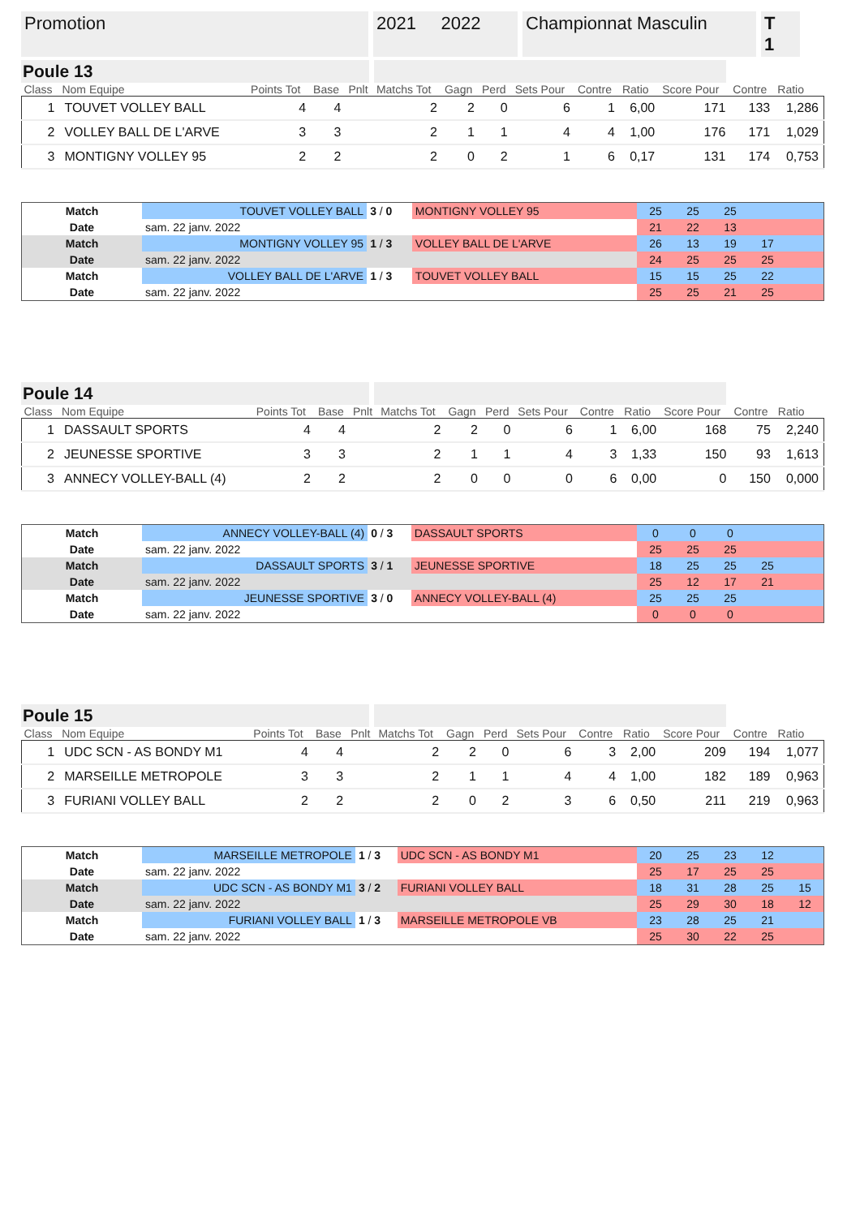Promotion 2021 2022
Championnat Masculin T 1
Poule 13
| Class | Nom Equipe | Points Tot | Base | Pnlt | Matchs Tot | Gagn | Perd | Sets Pour | Contre | Ratio | Score Pour | Contre | Ratio |
| --- | --- | --- | --- | --- | --- | --- | --- | --- | --- | --- | --- | --- | --- |
| 1 | TOUVET VOLLEY BALL | 4 | 4 | | 2 | 2 | 0 | 6 | 1 | 6,00 | 171 | 133 | 1,286 |
| 2 | VOLLEY BALL DE L'ARVE | 3 | 3 | | 2 | 1 | 1 | 4 | 4 | 1,00 | 176 | 171 | 1,029 |
| 3 | MONTIGNY VOLLEY 95 | 2 | 2 | | 2 | 0 | 2 | 1 | 6 | 0,17 | 131 | 174 | 0,753 |
| Match | TOUVET VOLLEY BALL | 3 / 0 | MONTIGNY VOLLEY 95 | 25 | 25 | 25 | | |
| Date | sam. 22 janv. 2022 | | | 21 | 22 | 13 | | |
| Match | MONTIGNY VOLLEY 95 | 1 / 3 | VOLLEY BALL DE L'ARVE | 26 | 13 | 19 | 17 | |
| Date | sam. 22 janv. 2022 | | | 24 | 25 | 25 | 25 | |
| Match | VOLLEY BALL DE L'ARVE | 1 / 3 | TOUVET VOLLEY BALL | 15 | 15 | 25 | 22 | |
| Date | sam. 22 janv. 2022 | | | 25 | 25 | 21 | 25 | |
Poule 14
| Class | Nom Equipe | Points Tot | Base | Pnlt | Matchs Tot | Gagn | Perd | Sets Pour | Contre | Ratio | Score Pour | Contre | Ratio |
| --- | --- | --- | --- | --- | --- | --- | --- | --- | --- | --- | --- | --- | --- |
| 1 | DASSAULT SPORTS | 4 | 4 | | 2 | 2 | 0 | 6 | 1 | 6,00 | 168 | 75 | 2,240 |
| 2 | JEUNESSE SPORTIVE | 3 | 3 | | 2 | 1 | 1 | 4 | 3 | 1,33 | 150 | 93 | 1,613 |
| 3 | ANNECY VOLLEY-BALL (4) | 2 | 2 | | 2 | 0 | 0 | 0 | 6 | 0,00 | 0 | 150 | 0,000 |
| Match | ANNECY VOLLEY-BALL (4) | 0 / 3 | DASSAULT SPORTS | 0 | 0 | 0 | | |
| Date | sam. 22 janv. 2022 | | | 25 | 25 | 25 | | |
| Match | DASSAULT SPORTS | 3 / 1 | JEUNESSE SPORTIVE | 18 | 25 | 25 | 25 | |
| Date | sam. 22 janv. 2022 | | | 25 | 12 | 17 | 21 | |
| Match | JEUNESSE SPORTIVE | 3 / 0 | ANNECY VOLLEY-BALL (4) | 25 | 25 | 25 | | |
| Date | sam. 22 janv. 2022 | | | 0 | 0 | 0 | | |
Poule 15
| Class | Nom Equipe | Points Tot | Base | Pnlt | Matchs Tot | Gagn | Perd | Sets Pour | Contre | Ratio | Score Pour | Contre | Ratio |
| --- | --- | --- | --- | --- | --- | --- | --- | --- | --- | --- | --- | --- | --- |
| 1 | UDC SCN - AS BONDY M1 | 4 | 4 | | 2 | 2 | 0 | 6 | 3 | 2,00 | 209 | 194 | 1,077 |
| 2 | MARSEILLE METROPOLE | 3 | 3 | | 2 | 1 | 1 | 4 | 4 | 1,00 | 182 | 189 | 0,963 |
| 3 | FURIANI VOLLEY BALL | 2 | 2 | | 2 | 0 | 2 | 3 | 6 | 0,50 | 211 | 219 | 0,963 |
| Match | MARSEILLE METROPOLE | 1 / 3 | UDC SCN - AS BONDY M1 | 20 | 25 | 23 | 12 | |
| Date | sam. 22 janv. 2022 | | | 25 | 17 | 25 | 25 | |
| Match | UDC SCN - AS BONDY M1 | 3 / 2 | FURIANI VOLLEY BALL | 18 | 31 | 28 | 25 | 15 |
| Date | sam. 22 janv. 2022 | | | 25 | 29 | 30 | 18 | 12 |
| Match | FURIANI VOLLEY BALL | 1 / 3 | MARSEILLE METROPOLE VB | 23 | 28 | 25 | 21 | |
| Date | sam. 22 janv. 2022 | | | 25 | 30 | 22 | 25 | |